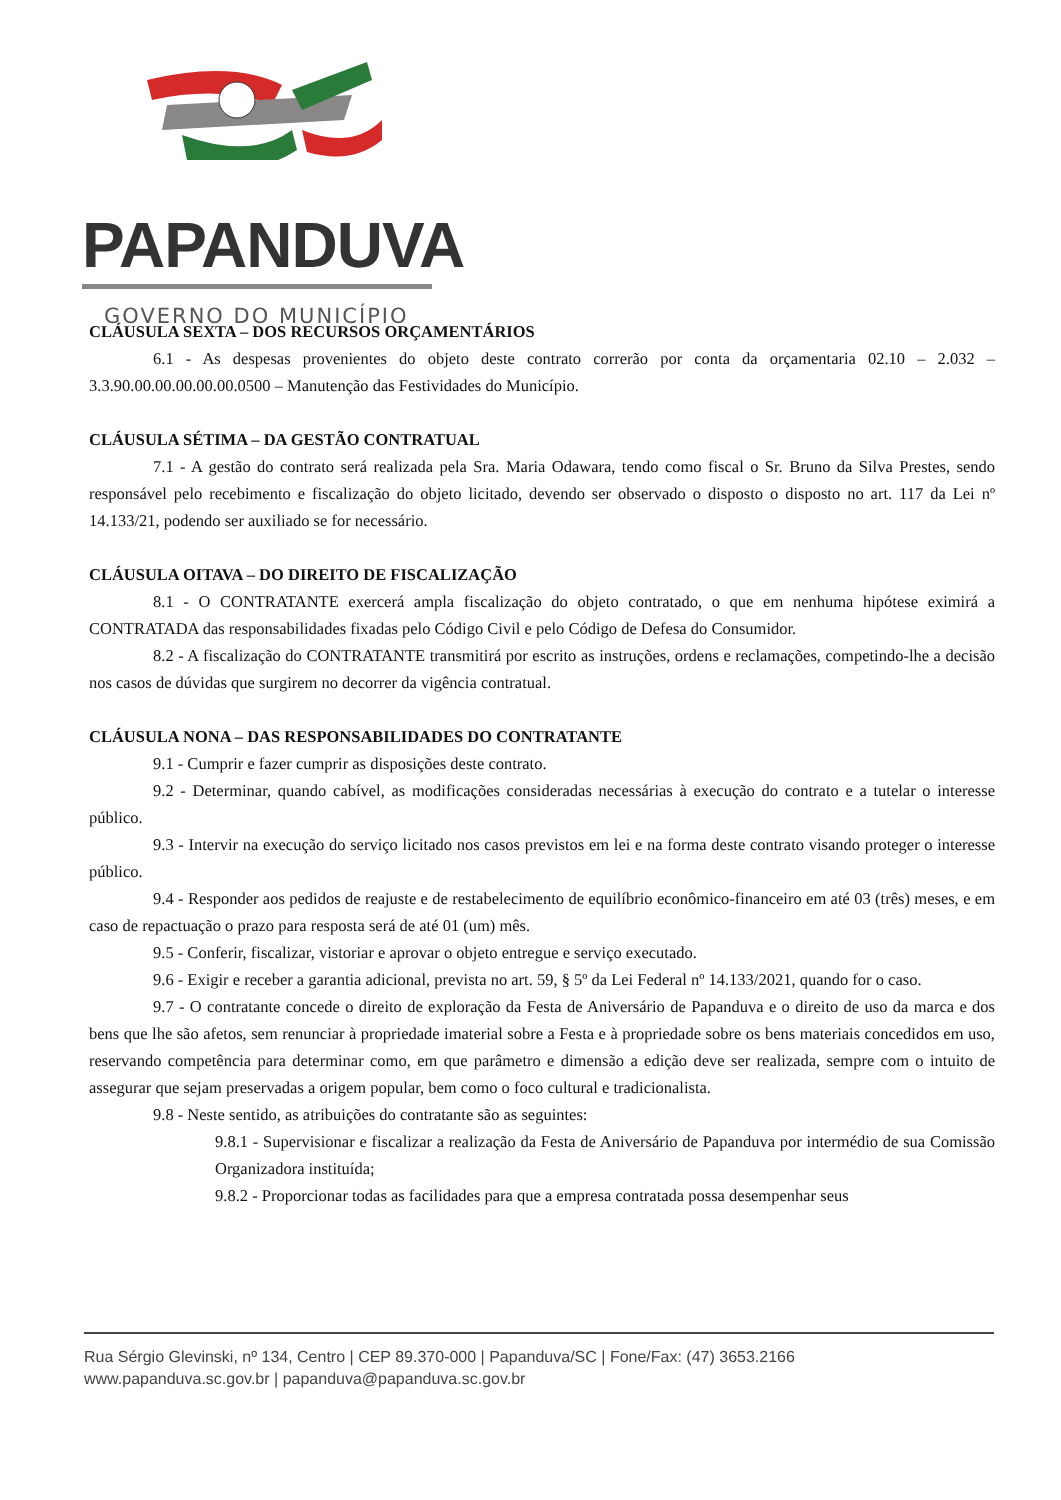PAPANDUVA
GOVERNO DO MUNICÍPIO
CLÁUSULA SEXTA – DOS RECURSOS ORÇAMENTÁRIOS
6.1 - As despesas provenientes do objeto deste contrato correrão por conta da orçamentaria 02.10 – 2.032 – 3.3.90.00.00.00.00.00.0500 – Manutenção das Festividades do Município.
CLÁUSULA SÉTIMA – DA GESTÃO CONTRATUAL
7.1 - A gestão do contrato será realizada pela Sra. Maria Odawara, tendo como fiscal o Sr. Bruno da Silva Prestes, sendo responsável pelo recebimento e fiscalização do objeto licitado, devendo ser observado o disposto o disposto no art. 117 da Lei nº 14.133/21, podendo ser auxiliado se for necessário.
CLÁUSULA OITAVA – DO DIREITO DE FISCALIZAÇÃO
8.1 - O CONTRATANTE exercerá ampla fiscalização do objeto contratado, o que em nenhuma hipótese eximirá a CONTRATADA das responsabilidades fixadas pelo Código Civil e pelo Código de Defesa do Consumidor.
8.2 - A fiscalização do CONTRATANTE transmitirá por escrito as instruções, ordens e reclamações, competindo-lhe a decisão nos casos de dúvidas que surgirem no decorrer da vigência contratual.
CLÁUSULA NONA – DAS RESPONSABILIDADES DO CONTRATANTE
9.1 - Cumprir e fazer cumprir as disposições deste contrato.
9.2 - Determinar, quando cabível, as modificações consideradas necessárias à execução do contrato e a tutelar o interesse público.
9.3 - Intervir na execução do serviço licitado nos casos previstos em lei e na forma deste contrato visando proteger o interesse público.
9.4 - Responder aos pedidos de reajuste e de restabelecimento de equilíbrio econômico-financeiro em até 03 (três) meses, e em caso de repactuação o prazo para resposta será de até 01 (um) mês.
9.5 - Conferir, fiscalizar, vistoriar e aprovar o objeto entregue e serviço executado.
9.6 - Exigir e receber a garantia adicional, prevista no art. 59, § 5º da Lei Federal nº 14.133/2021, quando for o caso.
9.7 - O contratante concede o direito de exploração da Festa de Aniversário de Papanduva e o direito de uso da marca e dos bens que lhe são afetos, sem renunciar à propriedade imaterial sobre a Festa e à propriedade sobre os bens materiais concedidos em uso, reservando competência para determinar como, em que parâmetro e dimensão a edição deve ser realizada, sempre com o intuito de assegurar que sejam preservadas a origem popular, bem como o foco cultural e tradicionalista.
9.8 - Neste sentido, as atribuições do contratante são as seguintes:
9.8.1 - Supervisionar e fiscalizar a realização da Festa de Aniversário de Papanduva por intermédio de sua Comissão Organizadora instituída;
9.8.2 - Proporcionar todas as facilidades para que a empresa contratada possa desempenhar seus
Rua Sérgio Glevinski, nº 134, Centro | CEP 89.370-000 | Papanduva/SC | Fone/Fax: (47) 3653.2166
www.papanduva.sc.gov.br | papanduva@papanduva.sc.gov.br